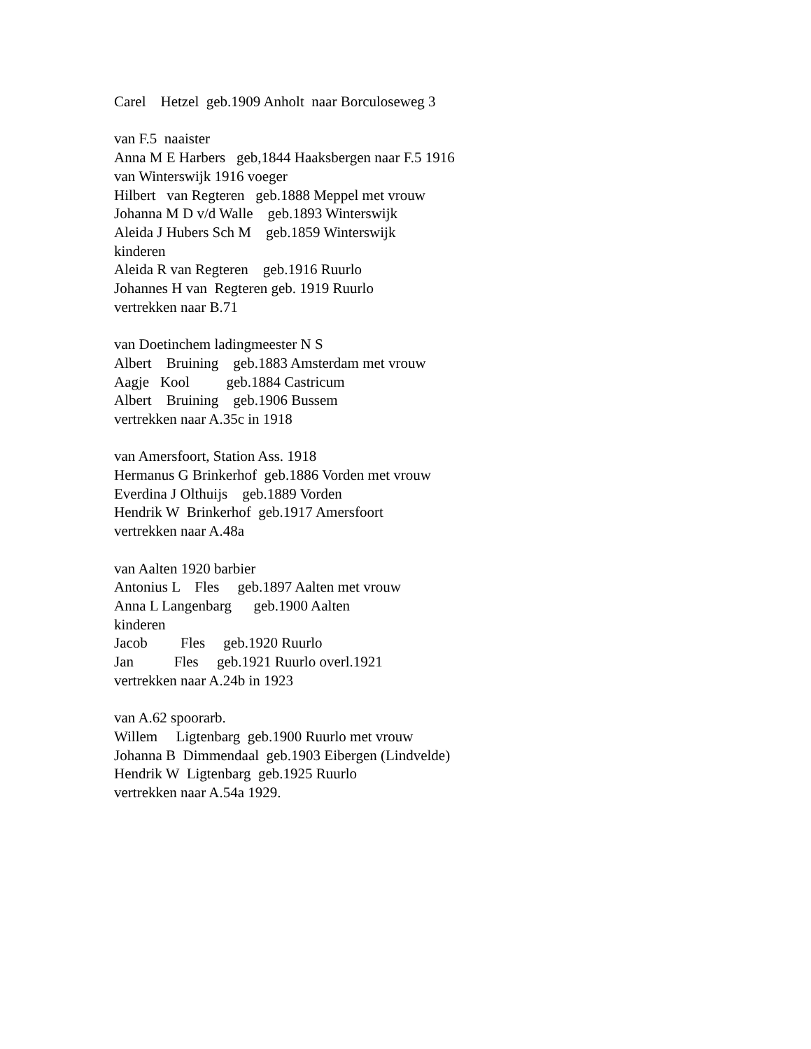Carel Hetzel geb.1909 Anholt naar Borculoseweg 3 van F.5 naaister Anna M E Harbers geb,1844 Haaksbergen naar F.5 1916 van Winterswijk 1916 voeger Hilbert van Regteren geb.1888 Meppel met vrouw Johanna M D v/d Walle geb.1893 Winterswijk Aleida J Hubers Sch M geb.1859 Winterswijk kinderen Aleida R van Regteren geb.1916 Ruurlo Johannes H van Regteren geb. 1919 Ruurlo vertrekken naar B.71 van Doetinchem ladingmeester N S Albert Bruining geb.1883 Amsterdam met vrouw Aagje Kool geb.1884 Castricum Albert Bruining geb.1906 Bussem vertrekken naar A.35c in 1918 van Amersfoort, Station Ass. 1918 Hermanus G Brinkerhof geb.1886 Vorden met vrouw Everdina J Olthuijs geb.1889 Vorden Hendrik W Brinkerhof geb.1917 Amersfoort vertrekken naar A.48a van Aalten 1920 barbier Antonius L Fles geb.1897 Aalten met vrouw Anna L Langenbarg geb.1900 Aalten kinderen Jacob Fles geb.1920 Ruurlo Jan Fles geb.1921 Ruurlo overl.1921 vertrekken naar A.24b in 1923 van A.62 spoorarb. Willem Ligtenbarg geb.1900 Ruurlo met vrouw Johanna B Dimmendaal geb.1903 Eibergen (Lindvelde) Hendrik W Ligtenbarg geb.1925 Ruurlo vertrekken naar A.54a 1929.